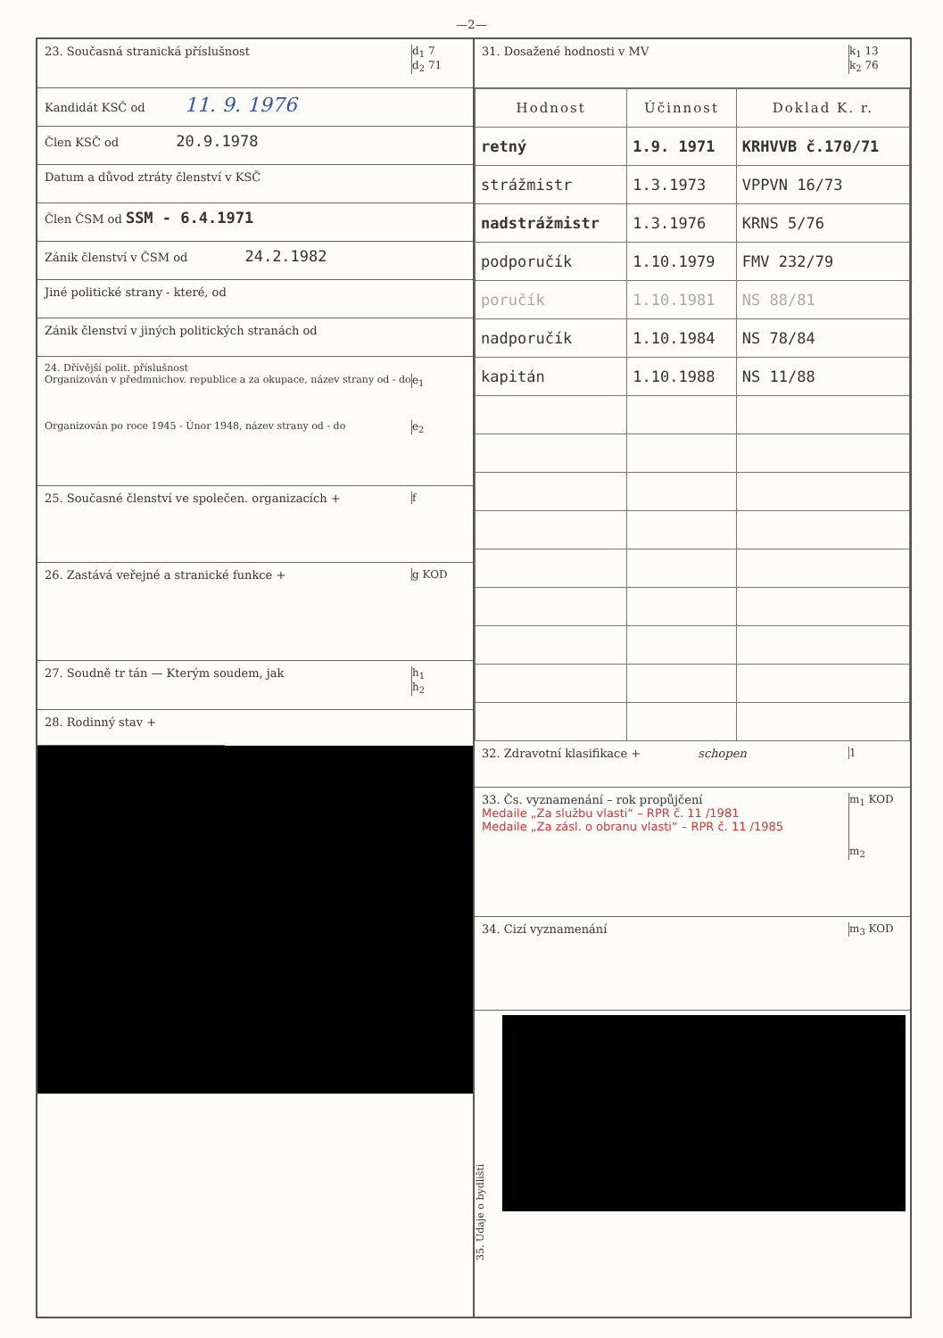—2—
23. Současná stranická příslušnost d<sub>1</sub> 7
d<sub>2</sub> 71
Kandidát KSČ od 11. 9. 1976
Člen KSČ od 20.9.1978
Datum a důvod ztráty členství v KSČ
Člen ČSM od SSM - 6.4.1971
Zánik členství v ČSM od 24.2.1982
Jiné politické strany - které, od
Zánik členství v jiných politických stranách od
24. Dřívější polit. příslušnost
Organizován v předmnichov. republice a za okupace, název strany od - do e<sub>1</sub>
Organizován po roce 1945 - Únor 1948, název strany od - do e<sub>2</sub>
25. Současné členství ve společen. organizacích + f
26. Zastává veřejné a stranické funkce + g KOD
27. Soudně tr tán — Kterým soudem, jak h<sub>1</sub>
h<sub>2</sub>
28. Rodinný stav +
31. Dosažené hodnosti v MV k<sub>1</sub> 13
k<sub>2</sub> 76
| Hodnost | Účinnost | Doklad K. r. |
| --- | --- | --- |
| retný | 1.9. 1971 | KRHVVB č.170/71 |
| strážmistr | 1.3.1973 | VPPVN 16/73 |
| nadstrážmistr | 1.3.1976 | KRNS 5/76 |
| podporučík | 1.10.1979 | FMV 232/79 |
| poručík | 1.10.1981 | NS 88/81 |
| nadporučík | 1.10.1984 | NS 78/84 |
| kapitán | 1.10.1988 | NS 11/88 |
32. Zdravotní klasifikace + schopen 1
33. Čs. vyznamenání – rok propůjčení m<sub>1</sub> KOD
m<sub>2</sub>
Medaile „Za službu vlasti“ – RPR č. 11 /1981
Medaile „Za zásl. o obranu vlasti“ – RPR č. 11 /1985
34. Cizí vyznamenání m<sub>3</sub> KOD
35. Údaje o bydlišti